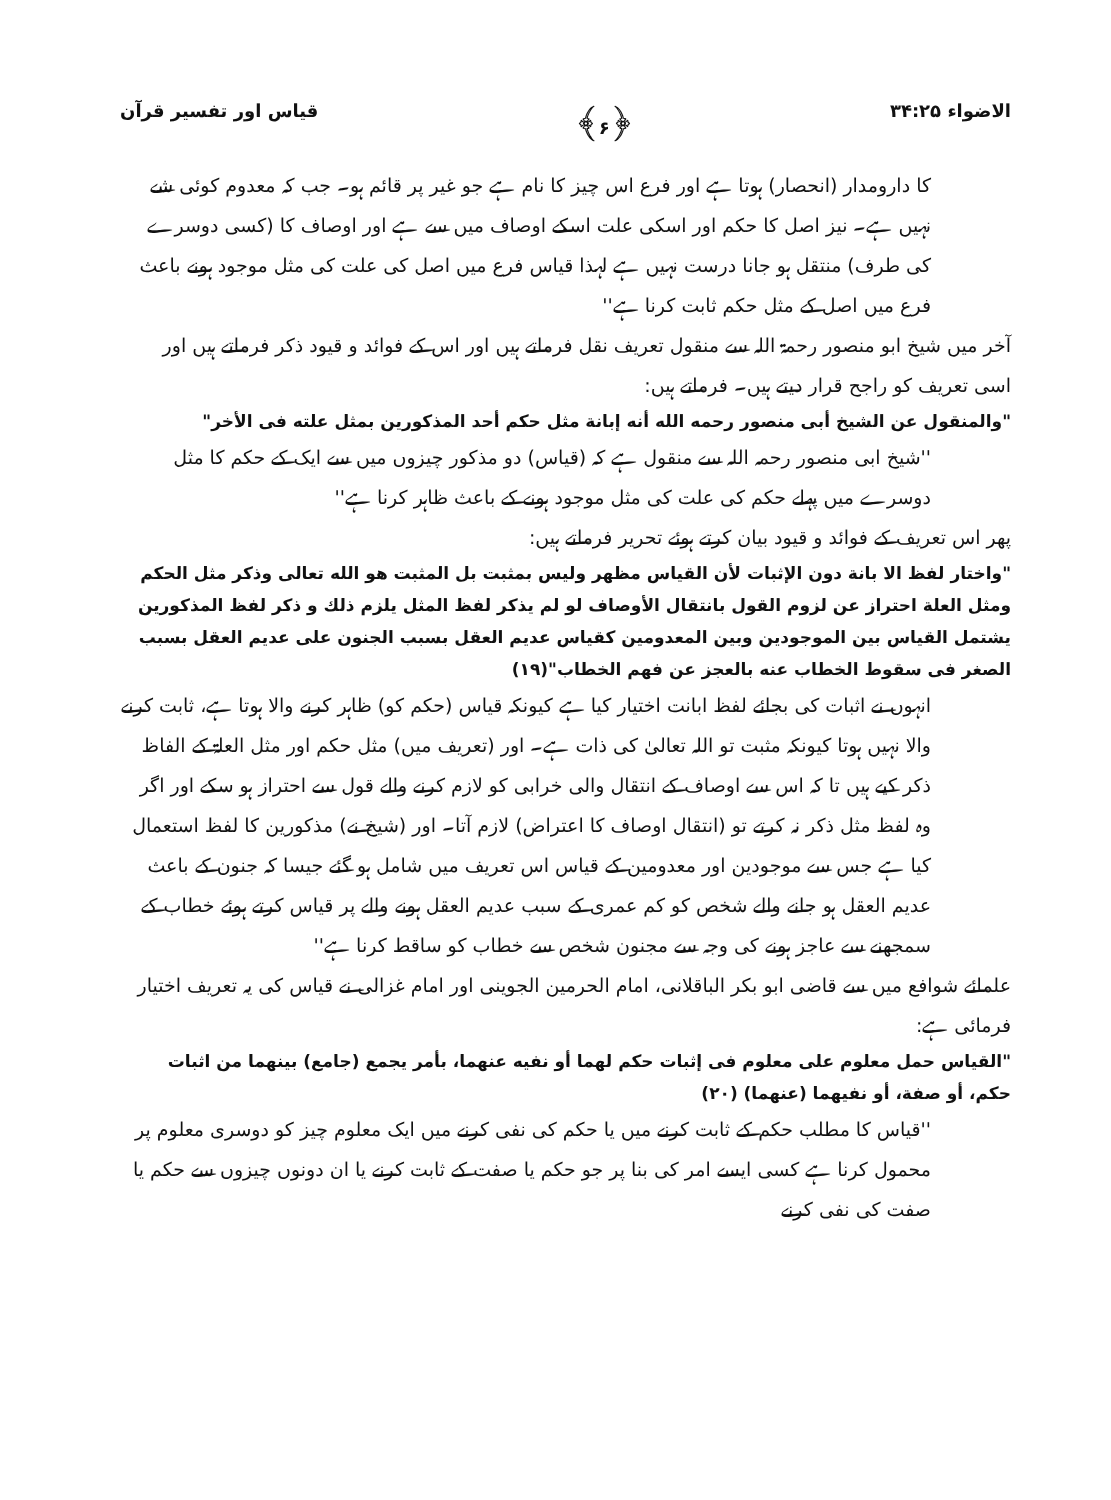الاضواء ۳۴:۲۵ ﴿۶﴾ قیاس اور تفسیر قرآن
کا دارومدار (انحصار) ہوتا ہے اور فرع اس چیز کا نام ہے جو غیر پر قائم ہو۔ جب کہ معدوم کوئی شے نہیں ہے۔ نیز اصل کا حکم اور اسکی علت اسکے اوصاف میں سے ہے اور اوصاف کا (کسی دوسرے کی طرف) منتقل ہو جانا درست نہیں ہے لہذا قیاس فرع میں اصل کی علت کی مثل موجود ہونے باعث فرع میں اصل کے مثل حکم ثابت کرنا ہے''
آخر میں شیخ ابو منصور رحمۃ اللہ سے منقول تعریف نقل فرماتے ہیں اور اس کے فوائد و قیود ذکر فرماتے ہیں اور اسی تعریف کو راجح قرار دیتے ہیں۔ فرماتے ہیں:
"والمنقول عن الشیخ أبی منصور رحمه الله أنه إبانة مثل حکم أحد المذکورین بمثل علته فی الأخر"
''شیخ ابی منصور رحمہ اللہ سے منقول ہے کہ (قیاس) دو مذکور چیزوں میں سے ایک کے حکم کا مثل دوسرے میں پہلے حکم کی علت کی مثل موجود ہونے کے باعث ظاہر کرنا ہے''
پھر اس تعریف کے فوائد و قیود بیان کرتے ہوئے تحریر فرماتے ہیں:
"واختار لفظ الا بانة دون الإثبات لأن القیاس مظهر ولیس بمثبت بل المثبت هو الله تعالی وذکر مثل الحکم ومثل العلة احتراز عن لزوم القول بانتقال الأوصاف لو لم یذکر لفظ المثل یلزم ذلك و ذکر لفظ المذکورین یشتمل القیاس بین الموجودین وبین المعدومین کقیاس عدیم العقل بسبب الجنون علی عدیم العقل بسبب الصغر فی سقوط الخطاب عنه بالعجز عن فهم الخطاب"(۱۹)
انہوں نے اثبات کی بجائے لفظ ابانت اختیار کیا ہے کیونکہ قیاس (حکم کو) ظاہر کرنے والا ہوتا ہے، ثابت کرنے والا نہیں ہوتا کیونکہ مثبت تو اللہ تعالیٰ کی ذات ہے۔ اور (تعریف میں) مثل حکم اور مثل العلۃ کے الفاظ ذکر کیے ہیں تا کہ اس سے اوصاف کے انتقال والی خرابی کو لازم کرنے والے قول سے احتراز ہو سکے اور اگر وہ لفظ مثل ذکر نہ کرتے تو (انتقال اوصاف کا اعتراض) لازم آتا۔ اور (شیخ نے) مذکورین کا لفظ استعمال کیا ہے جس سے موجودین اور معدومین کے قیاس اس تعریف میں شامل ہو گئے جیسا کہ جنون کے باعث عدیم العقل ہو جانے والے شخص کو کم عمری کے سبب عدیم العقل ہونے والے پر قیاس کرتے ہوئے خطاب کے سمجھنے سے عاجز ہونے کی وجہ سے مجنون شخص سے خطاب کو ساقط کرنا ہے''
علمائے شوافع میں سے قاضی ابو بکر الباقلانی، امام الحرمین الجوینی اور امام غزالی نے قیاس کی یہ تعریف اختیار فرمائی ہے:
"القیاس حمل معلوم علی معلوم فی إثبات حکم لهما أو نفیه عنهما، بأمر یجمع (جامع) بینهما من اثبات حکم، أو صفة، أو نفیهما (عنهما) (۲۰)
''قیاس کا مطلب حکم کے ثابت کرنے میں یا حکم کی نفی کرنے میں ایک معلوم چیز کو دوسری معلوم پر محمول کرنا ہے کسی ایسے امر کی بنا پر جو حکم یا صفت کے ثابت کرنے یا ان دونوں چیزوں سے حکم یا صفت کی نفی کرنے